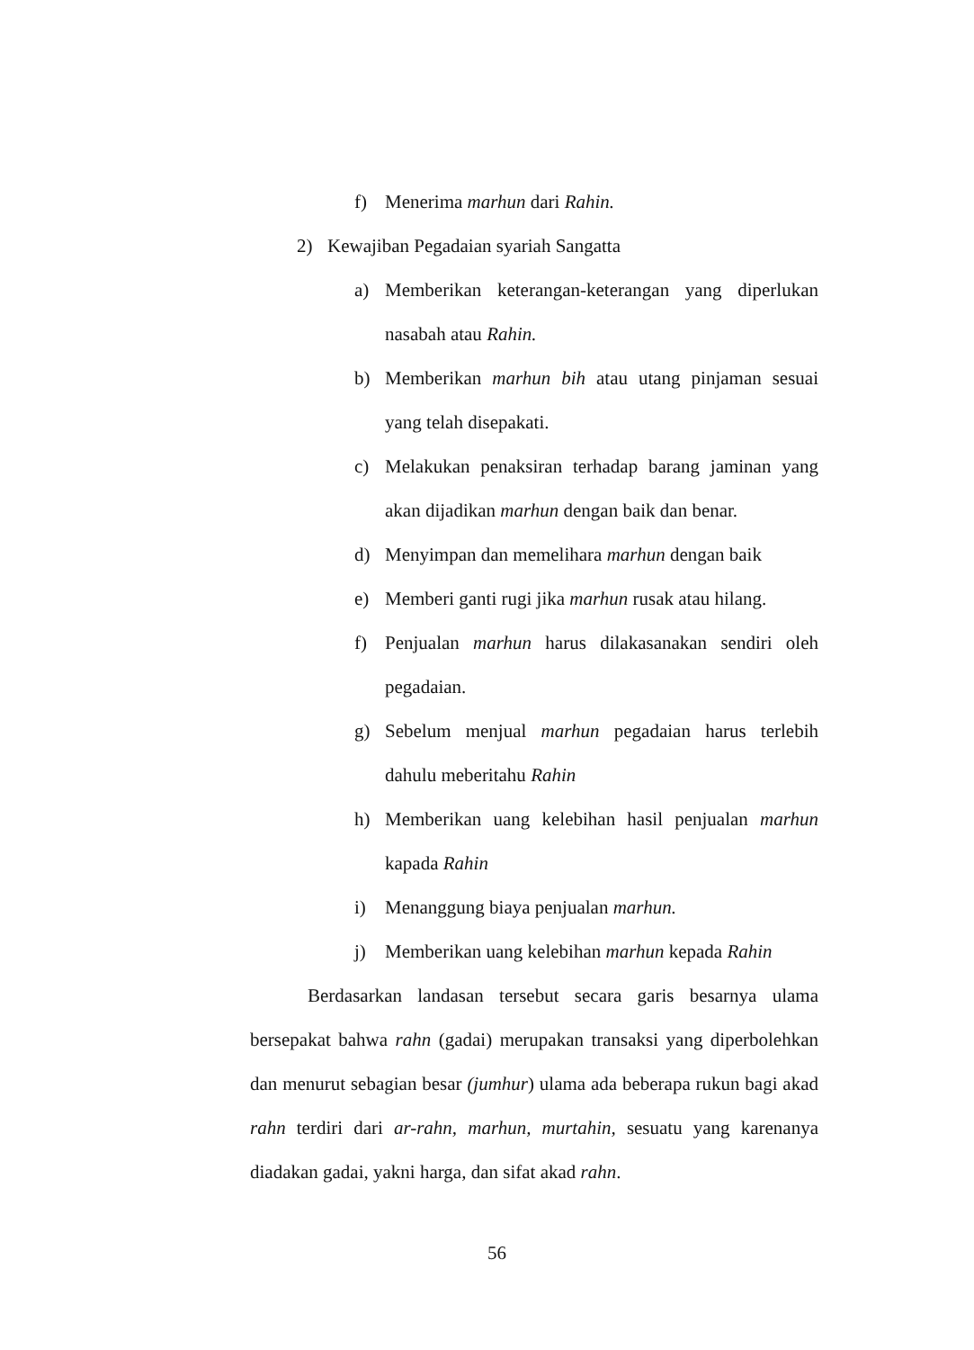f) Menerima marhun dari Rahin.
2) Kewajiban Pegadaian syariah Sangatta
a) Memberikan keterangan-keterangan yang diperlukan nasabah atau Rahin.
b) Memberikan marhun bih atau utang pinjaman sesuai yang telah disepakati.
c) Melakukan penaksiran terhadap barang jaminan yang akan dijadikan marhun dengan baik dan benar.
d) Menyimpan dan memelihara marhun dengan baik
e) Memberi ganti rugi jika marhun rusak atau hilang.
f) Penjualan marhun harus dilakasanakan sendiri oleh pegadaian.
g) Sebelum menjual marhun pegadaian harus terlebih dahulu meberitahu Rahin
h) Memberikan uang kelebihan hasil penjualan marhun kapada Rahin
i) Menanggung biaya penjualan marhun.
j) Memberikan uang kelebihan marhun kepada Rahin
Berdasarkan landasan tersebut secara garis besarnya ulama bersepakat bahwa rahn (gadai) merupakan transaksi yang diperbolehkan dan menurut sebagian besar (jumhur) ulama ada beberapa rukun bagi akad rahn terdiri dari ar-rahn, marhun, murtahin, sesuatu yang karenanya diadakan gadai, yakni harga, dan sifat akad rahn.
56